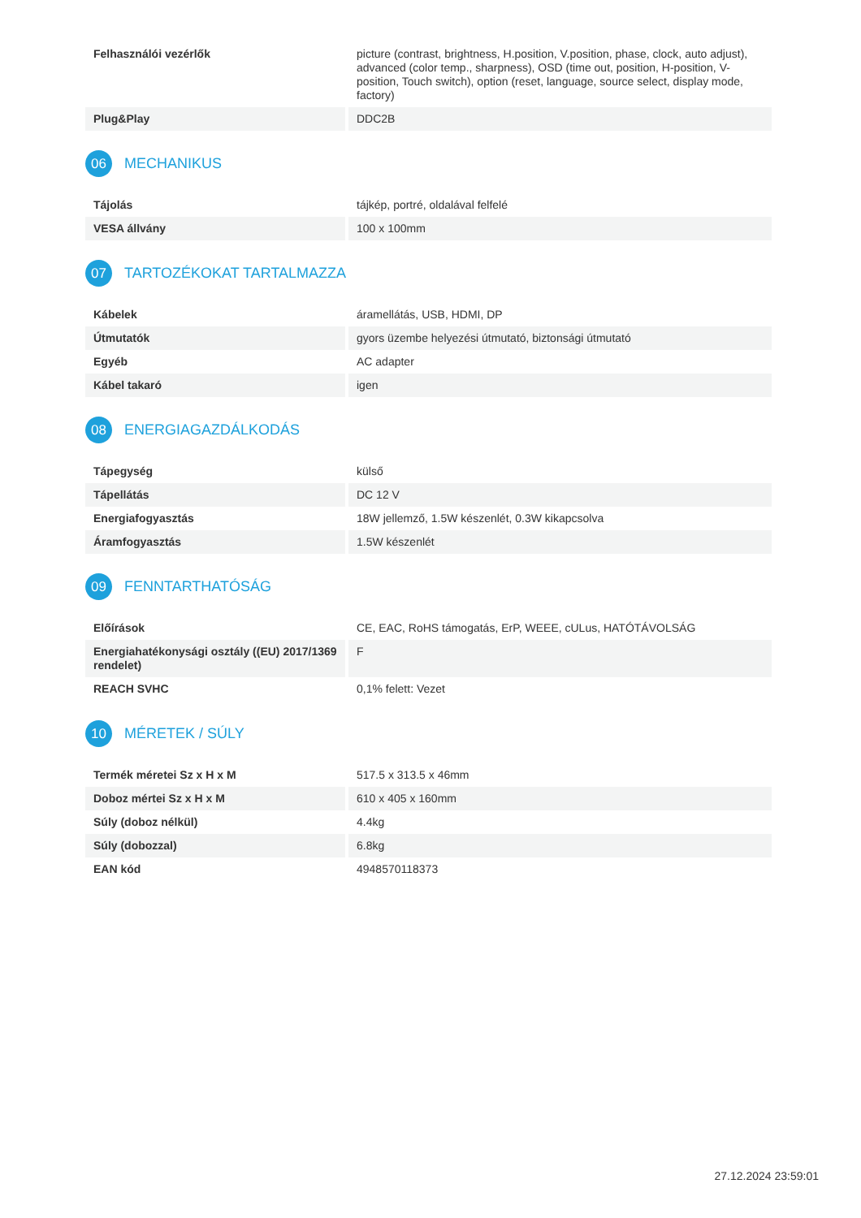| Felhasználói vezérlők | picture (contrast, brightness, H.position, V.position, phase, clock, auto adjust), advanced (color temp., sharpness), OSD (time out, position, H-position, V-position, Touch switch), option (reset, language, source select, display mode, factory) |
| Plug&Play | DDC2B |
06 MECHANIKUS
| Tájolás | tájkép, portré, oldalával felfelé |
| VESA állvány | 100 x 100mm |
07 TARTOZÉKOKAT TARTALMAZZA
| Kábelek | áramellátás, USB, HDMI, DP |
| Útmutatók | gyors üzembe helyezési útmutató, biztonsági útmutató |
| Egyéb | AC adapter |
| Kábel takaró | igen |
08 ENERGIAGAZDÁLKODÁS
| Tápegység | külső |
| Tápellátás | DC 12 V |
| Energiafogyasztás | 18W jellemző, 1.5W készenlét, 0.3W kikapcsolva |
| Áramfogyasztás | 1.5W készenlét |
09 FENNTARTHATÓSÁG
| Előírások | CE, EAC, RoHS támogatás, ErP, WEEE, cULus, HATÓTÁVOLSÁG |
| Energiahatékonysági osztály ((EU) 2017/1369 rendelet) | F |
| REACH SVHC | 0,1% felett: Vezet |
10 MÉRETEK / SÚLY
| Termék méretei Sz x H x M | 517.5 x 313.5 x 46mm |
| Doboz mértei Sz x H x M | 610 x 405 x 160mm |
| Súly (doboz nélkül) | 4.4kg |
| Súly (dobozzal) | 6.8kg |
| EAN kód | 4948570118373 |
27.12.2024 23:59:01